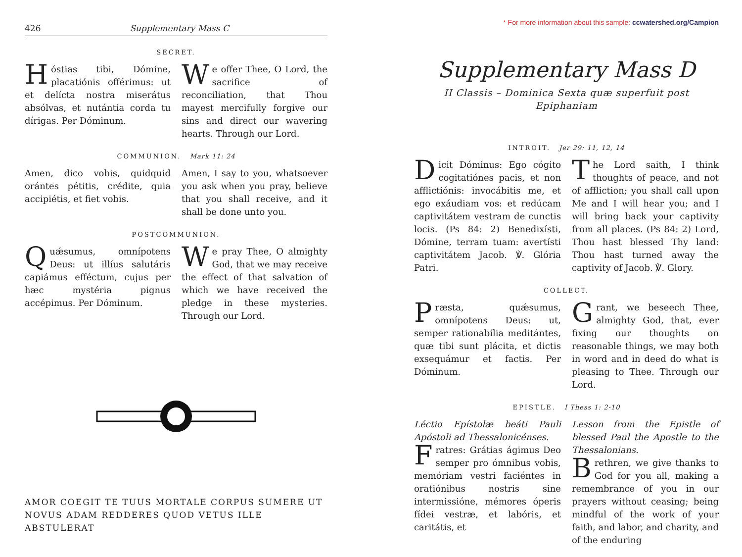426 Supplementary Mass C
SECRET.
Hóstias tibi, Dómine, placatiónis offérimus: ut et delícta nostra miserátus absólvas, et nutántia corda tu dírigas. Per Dóminum.
We offer Thee, O Lord, the sacrifice of reconciliation, that Thou mayest mercifully forgive our sins and direct our wavering hearts. Through our Lord.
COMMUNION. Mark 11: 24
Amen, dico vobis, quidquid orántes pétitis, crédite, quia accipiétis, et fiet vobis.
Amen, I say to you, whatsoever you ask when you pray, believe that you shall receive, and it shall be done unto you.
POSTCOMMUNION.
Quǽsumus, omnípotens Deus: ut illíus salutáris capiámus efféctum, cujus per hæc mystéria pignus accépimus. Per Dóminum.
We pray Thee, O almighty God, that we may receive the effect of that salvation of which we have received the pledge in these mysteries. Through our Lord.
AMOR COEGIT TE TUUS MORTALE CORPUS SUMERE UT NOVUS ADAM REDDERES QUOD VETUS ILLE ABSTULERAT
* For more information about this sample: ccwatershed.org/Campion
Supplementary Mass D
II Classis – Dominica Sexta quæ superfuit post Epiphaniam
INTROIT. Jer 29: 11, 12, 14
Dicit Dóminus: Ego cógito cogitatiónes pacis, et non afflictiónis: invocábitis me, et ego exáudiam vos: et redúcam captivitátem vestram de cunctis locis. (Ps 84: 2) Benedixísti, Dómine, terram tuam: avertísti captivitátem Jacob. ℣. Glória Patri.
The Lord saith, I think thoughts of peace, and not of affliction; you shall call upon Me and I will hear you; and I will bring back your captivity from all places. (Ps 84: 2) Lord, Thou hast blessed Thy land: Thou hast turned away the captivity of Jacob. ℣. Glory.
COLLECT.
Præsta, quǽsumus, omnípotens Deus: ut, semper rationabília meditántes, quæ tibi sunt plácita, et dictis exsequámur et factis. Per Dóminum.
Grant, we beseech Thee, almighty God, that, ever fixing our thoughts on reasonable things, we may both in word and in deed do what is pleasing to Thee. Through our Lord.
EPISTLE. I Thess 1: 2-10
Léctio Epístolæ beáti Pauli Apóstoli ad Thessalonicénses.
Fratres: Grátias ágimus Deo semper pro ómnibus vobis, memóriam vestri faciéntes in oratiónibus nostris sine intermissióne, mémores óperis fídei vestræ, et labóris, et caritátis, et
Lesson from the Epistle of blessed Paul the Apostle to the Thessalonians.
Brethren, we give thanks to God for you all, making a remembrance of you in our prayers without ceasing; being mindful of the work of your faith, and labor, and charity, and of the enduring